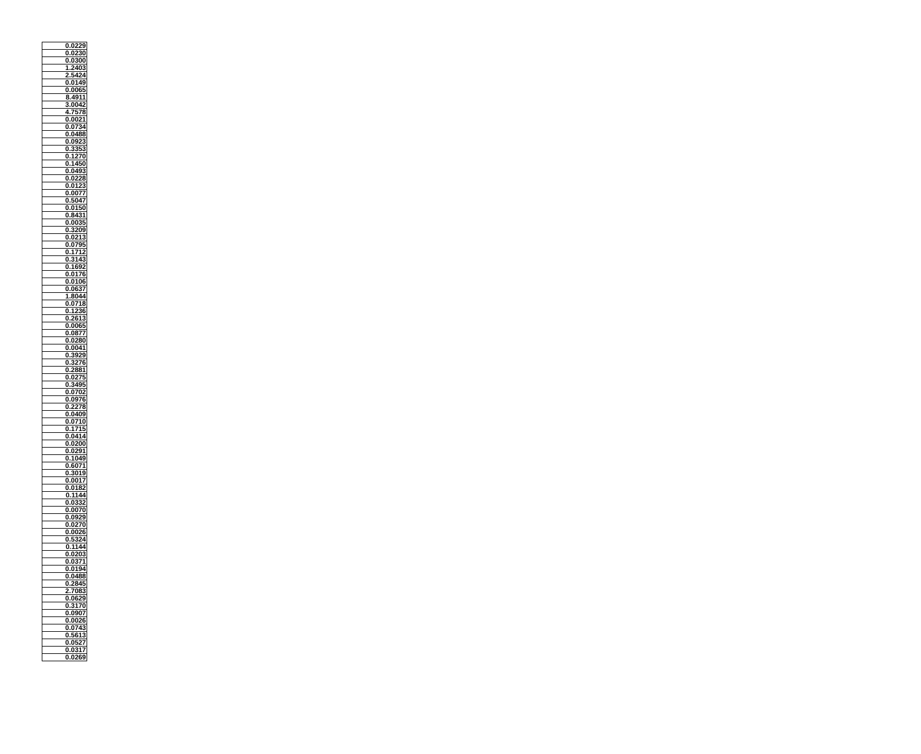| 0.0229 |
| 0.0230 |
| 0.0300 |
| 1.2403 |
| 2.5424 |
| 0.0149 |
| 0.0065 |
| 8.4911 |
| 3.0042 |
| 4.7578 |
| 0.0021 |
| 0.0734 |
| 0.0488 |
| 0.0923 |
| 0.3353 |
| 0.1270 |
| 0.1450 |
| 0.0493 |
| 0.0228 |
| 0.0123 |
| 0.0077 |
| 0.5047 |
| 0.0150 |
| 0.8431 |
| 0.0035 |
| 0.3209 |
| 0.0213 |
| 0.0795 |
| 0.1712 |
| 0.3143 |
| 0.1692 |
| 0.0176 |
| 0.0106 |
| 0.0637 |
| 1.8044 |
| 0.0718 |
| 0.1236 |
| 0.2613 |
| 0.0065 |
| 0.0877 |
| 0.0280 |
| 0.0041 |
| 0.3929 |
| 0.3276 |
| 0.2881 |
| 0.0275 |
| 0.3495 |
| 0.0702 |
| 0.0976 |
| 0.2278 |
| 0.0409 |
| 0.0710 |
| 0.1715 |
| 0.0414 |
| 0.0200 |
| 0.0291 |
| 0.1049 |
| 0.6071 |
| 0.3019 |
| 0.0017 |
| 0.0182 |
| 0.1144 |
| 0.0332 |
| 0.0070 |
| 0.0929 |
| 0.0270 |
| 0.0026 |
| 0.5324 |
| 0.1144 |
| 0.0203 |
| 0.0371 |
| 0.0194 |
| 0.0488 |
| 0.2845 |
| 2.7083 |
| 0.0629 |
| 0.3170 |
| 0.0907 |
| 0.0026 |
| 0.0743 |
| 0.5613 |
| 0.0527 |
| 0.0317 |
| 0.0269 |